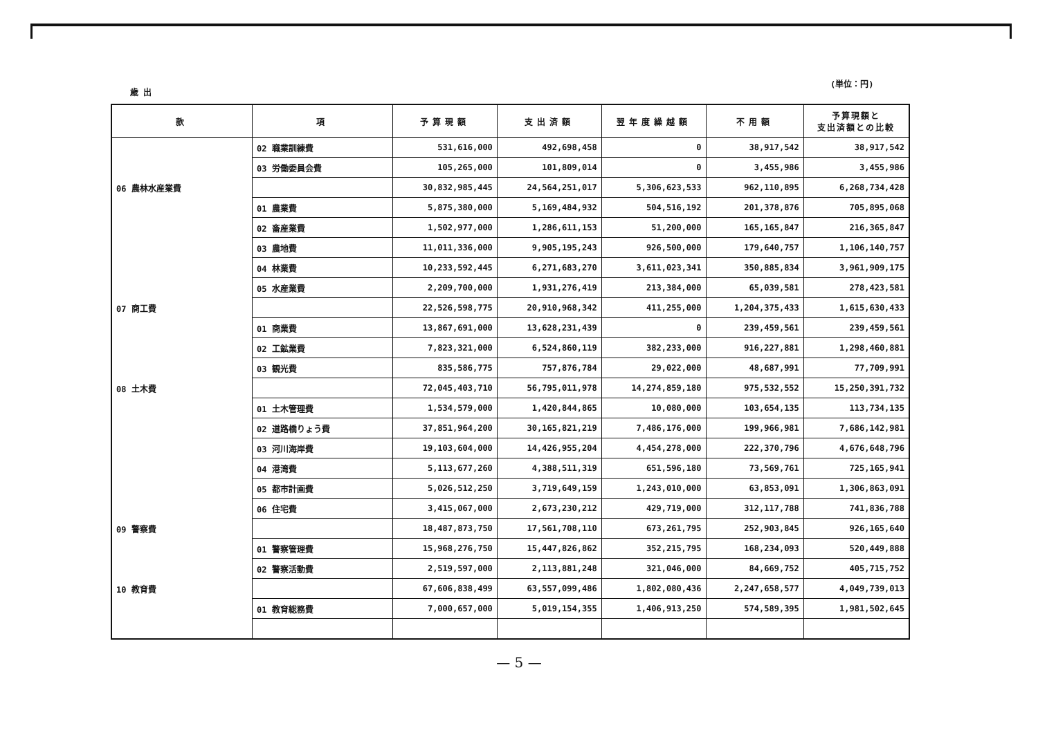(単位：円)
歳 出
| 款 | 項 | 予算現額 | 支出済額 | 翌年度繰越額 | 不用額 | 予算現額と 支出済額との比較 |
| --- | --- | --- | --- | --- | --- | --- |
| | 02 職業訓練費 | 531,616,000 | 492,698,458 | 0 | 38,917,542 | 38,917,542 |
| | 03 労働委員会費 | 105,265,000 | 101,809,014 | 0 | 3,455,986 | 3,455,986 |
| 06 農林水産業費 | | 30,832,985,445 | 24,564,251,017 | 5,306,623,533 | 962,110,895 | 6,268,734,428 |
| | 01 農業費 | 5,875,380,000 | 5,169,484,932 | 504,516,192 | 201,378,876 | 705,895,068 |
| | 02 畜産業費 | 1,502,977,000 | 1,286,611,153 | 51,200,000 | 165,165,847 | 216,365,847 |
| | 03 農地費 | 11,011,336,000 | 9,905,195,243 | 926,500,000 | 179,640,757 | 1,106,140,757 |
| | 04 林業費 | 10,233,592,445 | 6,271,683,270 | 3,611,023,341 | 350,885,834 | 3,961,909,175 |
| | 05 水産業費 | 2,209,700,000 | 1,931,276,419 | 213,384,000 | 65,039,581 | 278,423,581 |
| 07 商工費 | | 22,526,598,775 | 20,910,968,342 | 411,255,000 | 1,204,375,433 | 1,615,630,433 |
| | 01 商業費 | 13,867,691,000 | 13,628,231,439 | 0 | 239,459,561 | 239,459,561 |
| | 02 工鉱業費 | 7,823,321,000 | 6,524,860,119 | 382,233,000 | 916,227,881 | 1,298,460,881 |
| | 03 観光費 | 835,586,775 | 757,876,784 | 29,022,000 | 48,687,991 | 77,709,991 |
| 08 土木費 | | 72,045,403,710 | 56,795,011,978 | 14,274,859,180 | 975,532,552 | 15,250,391,732 |
| | 01 土木管理費 | 1,534,579,000 | 1,420,844,865 | 10,080,000 | 103,654,135 | 113,734,135 |
| | 02 道路橋りょう費 | 37,851,964,200 | 30,165,821,219 | 7,486,176,000 | 199,966,981 | 7,686,142,981 |
| | 03 河川海岸費 | 19,103,604,000 | 14,426,955,204 | 4,454,278,000 | 222,370,796 | 4,676,648,796 |
| | 04 港湾費 | 5,113,677,260 | 4,388,511,319 | 651,596,180 | 73,569,761 | 725,165,941 |
| | 05 都市計画費 | 5,026,512,250 | 3,719,649,159 | 1,243,010,000 | 63,853,091 | 1,306,863,091 |
| | 06 住宅費 | 3,415,067,000 | 2,673,230,212 | 429,719,000 | 312,117,788 | 741,836,788 |
| 09 警察費 | | 18,487,873,750 | 17,561,708,110 | 673,261,795 | 252,903,845 | 926,165,640 |
| | 01 警察管理費 | 15,968,276,750 | 15,447,826,862 | 352,215,795 | 168,234,093 | 520,449,888 |
| | 02 警察活動費 | 2,519,597,000 | 2,113,881,248 | 321,046,000 | 84,669,752 | 405,715,752 |
| 10 教育費 | | 67,606,838,499 | 63,557,099,486 | 1,802,080,436 | 2,247,658,577 | 4,049,739,013 |
| | 01 教育総務費 | 7,000,657,000 | 5,019,154,355 | 1,406,913,250 | 574,589,395 | 1,981,502,645 |
— 5 —